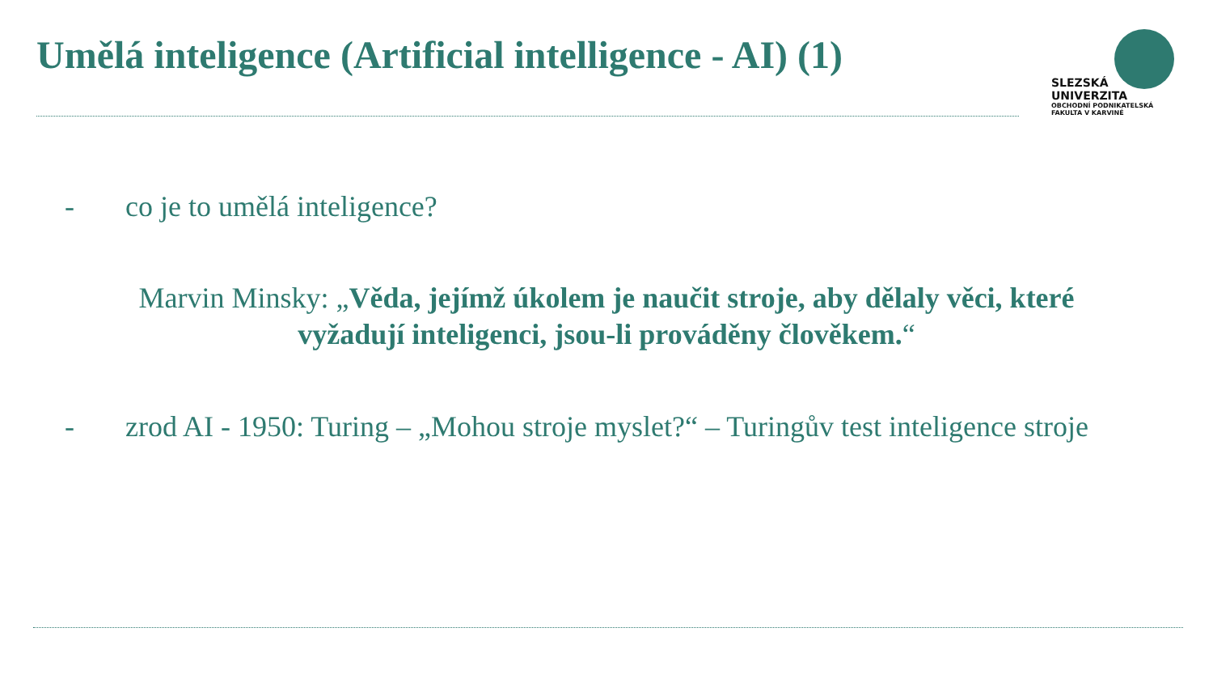Umělá inteligence (Artificial intelligence - AI) (1)
SLEZSKÁ
UNIVERZITA
OBCHODNÍ PODNIKATELSKÁ
FAKULTA V KARVINÉ
- co je to umělá inteligence?
Marvin Minsky: „Věda, jejímž úkolem je naučit stroje, aby dělaly věci, které vyžadují inteligenci, jsou-li prováděny člověkem.“
- zrod AI - 1950: Turing – „Mohou stroje myslet?“ – Turingův test inteligence stroje